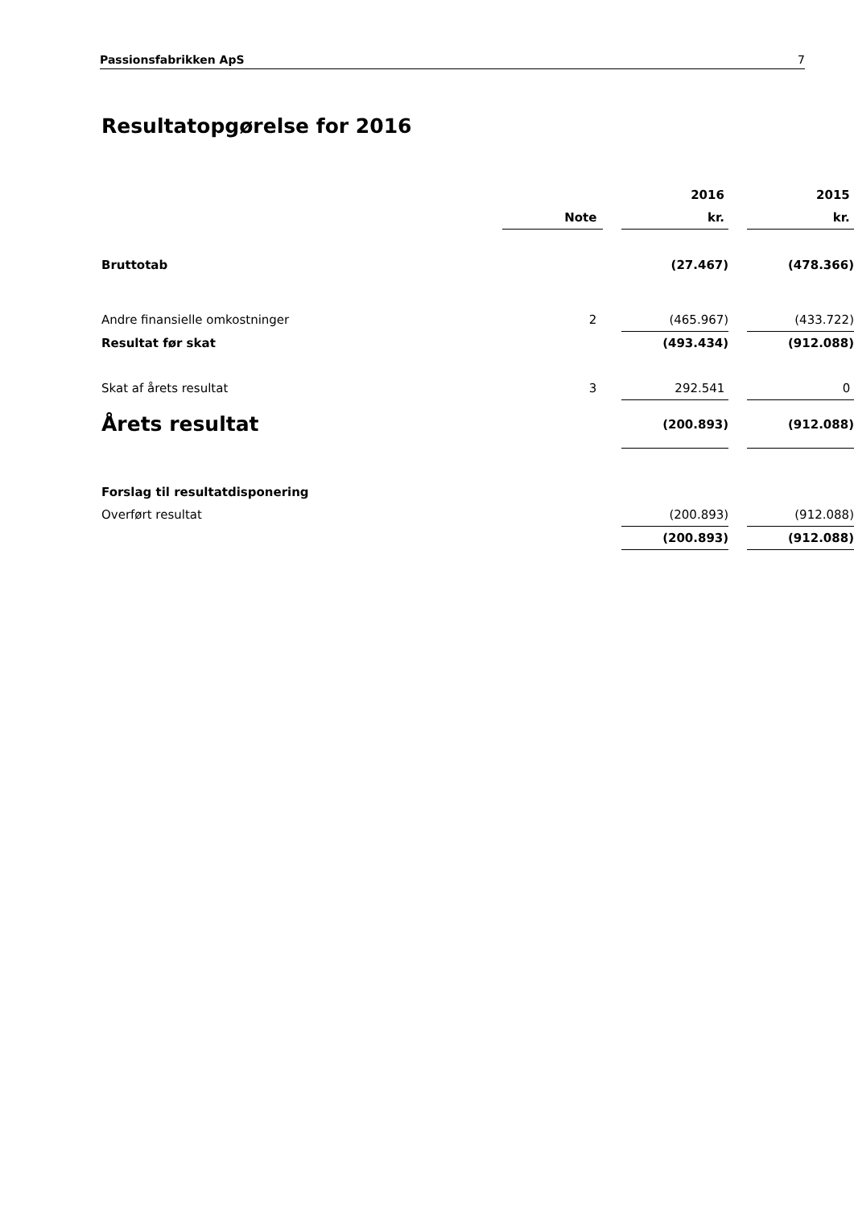Passionsfabrikken ApS 7
Resultatopgørelse for 2016
| | | | 2016 | | 2015 |
| --- | --- | --- | --- | --- | --- |
| | Note | | kr. | | kr. |
| Bruttotab | | | (27.467) | | (478.366) |
| Andre finansielle omkostninger | 2 | | (465.967) | | (433.722) |
| Resultat før skat | | | (493.434) | | (912.088) |
| Skat af årets resultat | 3 | | 292.541 | | 0 |
| Årets resultat | | | (200.893) | | (912.088) |
| Forslag til resultatdisponering | | | | | |
| Overført resultat | | | (200.893) | | (912.088) |
| | | | (200.893) | | (912.088) |